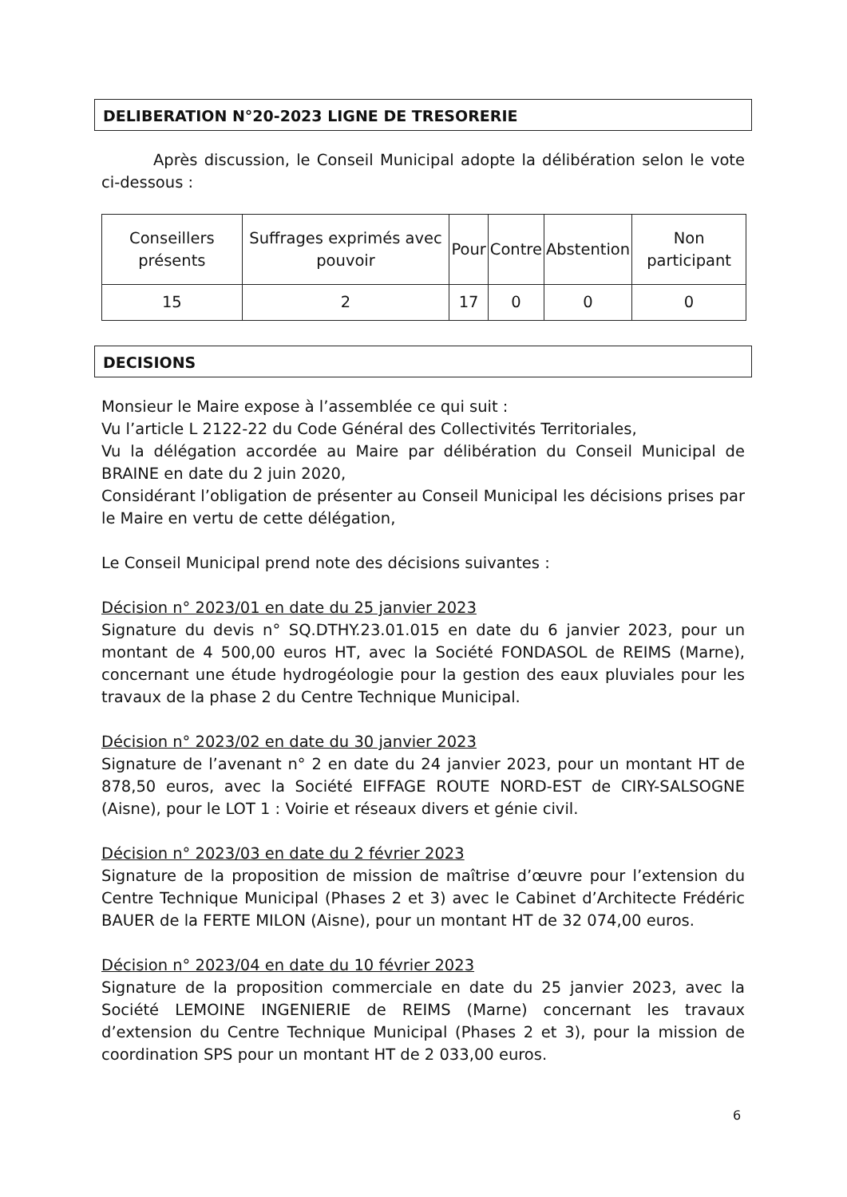DELIBERATION N°20-2023 LIGNE DE TRESORERIE
Après discussion, le Conseil Municipal adopte la délibération selon le vote ci-dessous :
| Conseillers présents | Suffrages exprimés avec pouvoir | Pour | Contre | Abstention | Non participant |
| 15 | 2 | 17 | 0 | 0 | 0 |
DECISIONS
Monsieur le Maire expose à l’assemblée ce qui suit :
Vu l’article L 2122-22 du Code Général des Collectivités Territoriales,
Vu la délégation accordée au Maire par délibération du Conseil Municipal de BRAINE en date du 2 juin 2020,
Considérant l’obligation de présenter au Conseil Municipal les décisions prises par le Maire en vertu de cette délégation,
Le Conseil Municipal prend note des décisions suivantes :
Décision n° 2023/01 en date du 25 janvier 2023
Signature du devis n° SQ.DTHY.23.01.015 en date du 6 janvier 2023, pour un montant de 4 500,00 euros HT, avec la Société FONDASOL de REIMS (Marne), concernant une étude hydrogéologie pour la gestion des eaux pluviales pour les travaux de la phase 2 du Centre Technique Municipal.
Décision n° 2023/02 en date du 30 janvier 2023
Signature de l’avenant n° 2 en date du 24 janvier 2023, pour un montant HT de 878,50 euros, avec la Société EIFFAGE ROUTE NORD-EST de CIRY-SALSOGNE (Aisne), pour le LOT 1 : Voirie et réseaux divers et génie civil.
Décision n° 2023/03 en date du 2 février 2023
Signature de la proposition de mission de maîtrise d’œuvre pour l’extension du Centre Technique Municipal (Phases 2 et 3) avec le Cabinet d’Architecte Frédéric BAUER de la FERTE MILON (Aisne), pour un montant HT de 32 074,00 euros.
Décision n° 2023/04 en date du 10 février 2023
Signature de la proposition commerciale en date du 25 janvier 2023, avec la Société LEMOINE INGENIERIE de REIMS (Marne) concernant les travaux d’extension du Centre Technique Municipal (Phases 2 et 3), pour la mission de coordination SPS pour un montant HT de 2 033,00 euros.
6